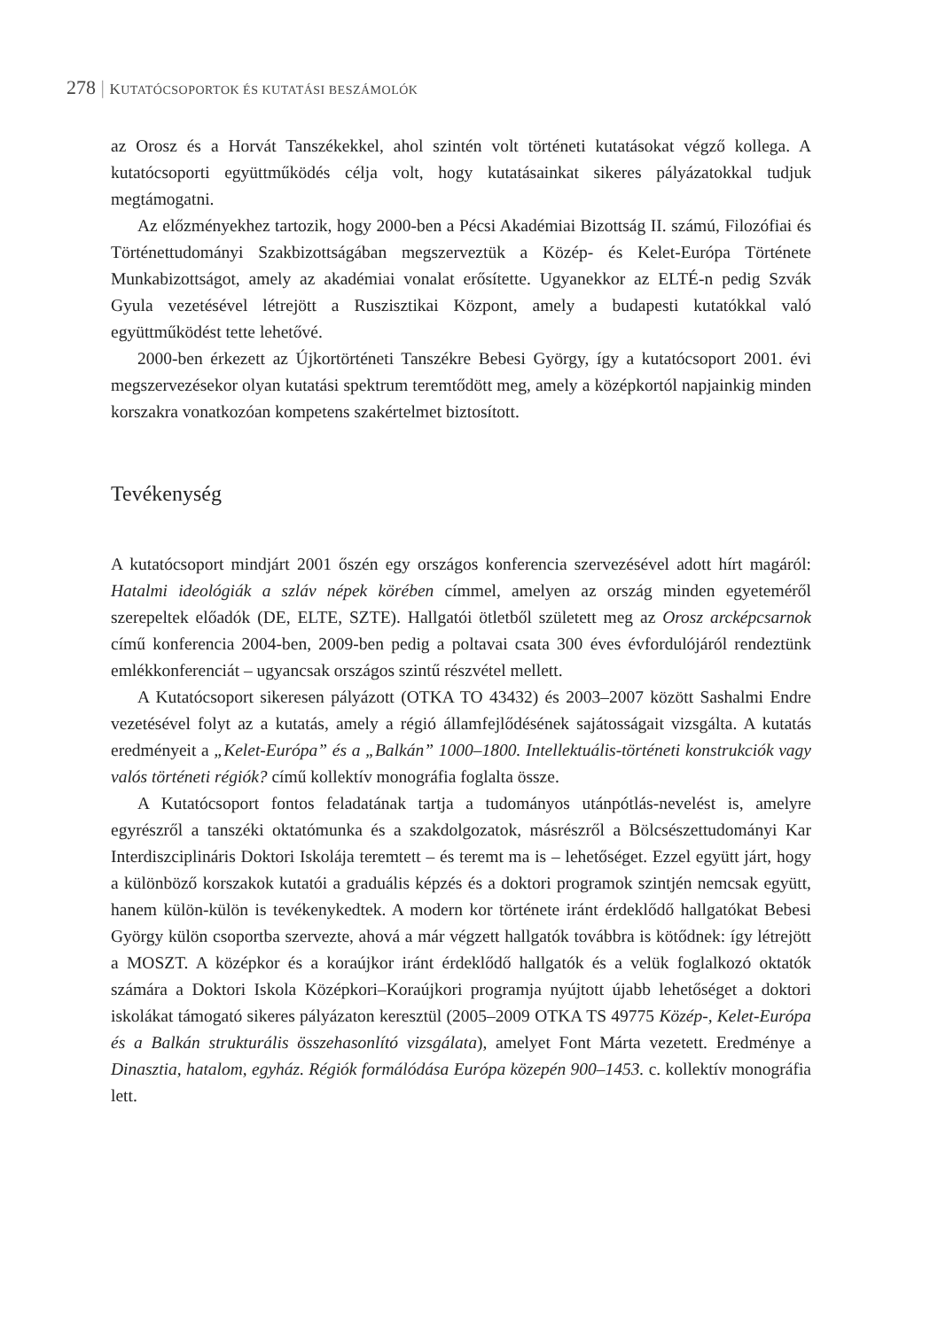278 | KUTATÓCSOPORTOK ÉS KUTATÁSI BESZÁMOLÓK
az Orosz és a Horvát Tanszékekkel, ahol szintén volt történeti kutatásokat végző kollega. A kutatócsoporti együttműködés célja volt, hogy kutatásainkat sikeres pályázatokkal tudjuk megtámogatni.
Az előzményekhez tartozik, hogy 2000-ben a Pécsi Akadémiai Bizottság II. számú, Filozófiai és Történettudományi Szakbizottságában megszerveztük a Közép- és Kelet-Európa Története Munkabizottságot, amely az akadémiai vonalat erősítette. Ugyanekkor az ELTÉ-n pedig Szvák Gyula vezetésével létrejött a Ruszisztikai Központ, amely a budapesti kutatókkal való együttműködést tette lehetővé.
2000-ben érkezett az Újkortörténeti Tanszékre Bebesi György, így a kutatócsoport 2001. évi megszervezésekor olyan kutatási spektrum teremtődött meg, amely a középkortól napjainkig minden korszakra vonatkozóan kompetens szakértelmet biztosított.
Tevékenység
A kutatócsoport mindjárt 2001 őszén egy országos konferencia szervezésével adott hírt magáról: Hatalmi ideológiák a szláv népek körében címmel, amelyen az ország minden egyeteméről szerepeltek előadók (DE, ELTE, SZTE). Hallgatói ötletből született meg az Orosz arcképcsarnok című konferencia 2004-ben, 2009-ben pedig a poltavai csata 300 éves évfordulójáról rendeztünk emlékkonferenciát – ugyancsak országos szintű részvétel mellett.
A Kutatócsoport sikeresen pályázott (OTKA TO 43432) és 2003–2007 között Sashalmi Endre vezetésével folyt az a kutatás, amely a régió államfejlődésének sajátosságait vizsgálta. A kutatás eredményeit a „Kelet-Európa” és a „Balkán” 1000–1800. Intellektuális-történeti konstrukciók vagy valós történeti régiók? című kollektív monográfia foglalta össze.
A Kutatócsoport fontos feladatának tartja a tudományos utánpótlás-nevelést is, amelyre egyrészről a tanszéki oktatómunka és a szakdolgozatok, másrészről a Bölcsészettudományi Kar Interdiszciplináris Doktori Iskolája teremtett – és teremt ma is – lehetőséget. Ezzel együtt járt, hogy a különböző korszakok kutatói a graduális képzés és a doktori programok szintjén nemcsak együtt, hanem külön-külön is tevékenykedtek. A modern kor története iránt érdeklődő hallgatókat Bebesi György külön csoportba szervezte, ahová a már végzett hallgatók továbbra is kötődnek: így létrejött a MOSZT. A középkor és a koraújkor iránt érdeklődő hallgatók és a velük foglalkozó oktatók számára a Doktori Iskola Középkori–Koraújkori programja nyújtott újabb lehetőséget a doktori iskolákat támogató sikeres pályázaton keresztül (2005–2009 OTKA TS 49775 Közép-, Kelet-Európa és a Balkán strukturális összehasonlító vizsgálata), amelyet Font Márta vezetett. Eredménye a Dinasztia, hatalom, egyház. Régiók formálódása Európa közepén 900–1453. c. kollektív monográfia lett.